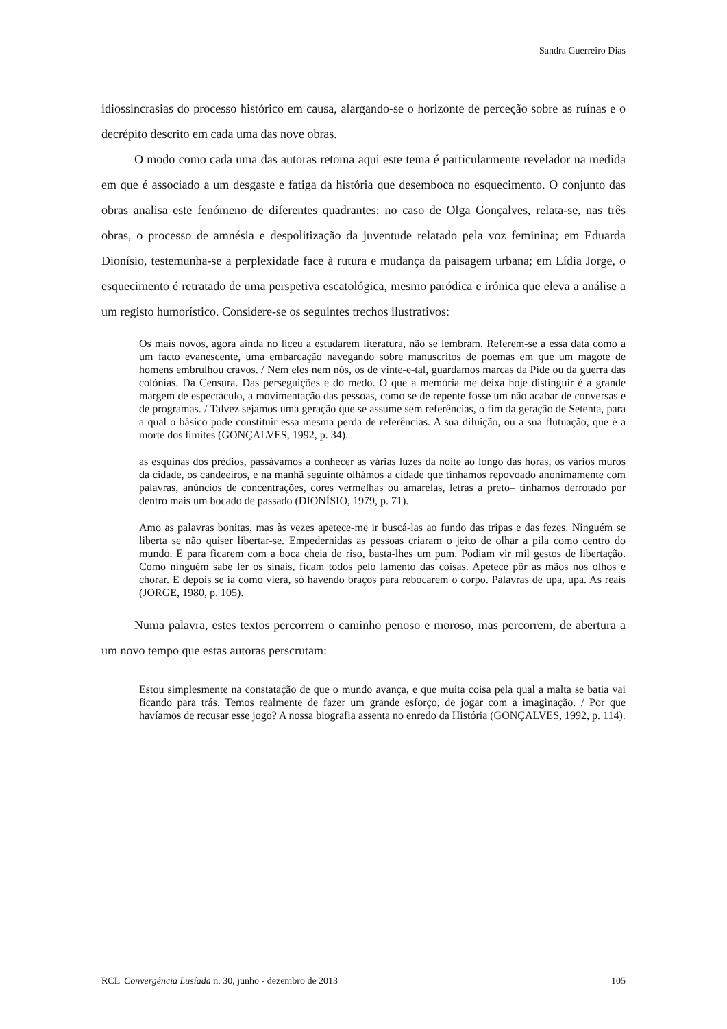Sandra Guerreiro Dias
idiossincrasias do processo histórico em causa, alargando-se o horizonte de perceção sobre as ruínas e o decrépito descrito em cada uma das nove obras.
O modo como cada uma das autoras retoma aqui este tema é particularmente revelador na medida em que é associado a um desgaste e fatiga da história que desemboca no esquecimento. O conjunto das obras analisa este fenómeno de diferentes quadrantes: no caso de Olga Gonçalves, relata-se, nas três obras, o processo de amnésia e despolitização da juventude relatado pela voz feminina; em Eduarda Dionísio, testemunha-se a perplexidade face à rutura e mudança da paisagem urbana; em Lídia Jorge, o esquecimento é retratado de uma perspetiva escatológica, mesmo paródica e irónica que eleva a análise a um registo humorístico. Considere-se os seguintes trechos ilustrativos:
Os mais novos, agora ainda no liceu a estudarem literatura, não se lembram. Referem-se a essa data como a um facto evanescente, uma embarcação navegando sobre manuscritos de poemas em que um magote de homens embrulhou cravos. / Nem eles nem nós, os de vinte-e-tal, guardamos marcas da Pide ou da guerra das colónias. Da Censura. Das perseguições e do medo. O que a memória me deixa hoje distinguir é a grande margem de espectáculo, a movimentação das pessoas, como se de repente fosse um não acabar de conversas e de programas. / Talvez sejamos uma geração que se assume sem referências, o fim da geração de Setenta, para a qual o básico pode constituir essa mesma perda de referências. A sua diluição, ou a sua flutuação, que é a morte dos limites (GONÇALVES, 1992, p. 34).
as esquinas dos prédios, passávamos a conhecer as várias luzes da noite ao longo das horas, os vários muros da cidade, os candeeiros, e na manhã seguinte olhámos a cidade que tínhamos repovoado anonimamente com palavras, anúncios de concentrações, cores vermelhas ou amarelas, letras a preto– tínhamos derrotado por dentro mais um bocado de passado (DIONÍSIO, 1979, p. 71).
Amo as palavras bonitas, mas às vezes apetece-me ir buscá-las ao fundo das tripas e das fezes. Ninguém se liberta se não quiser libertar-se. Empedernidas as pessoas criaram o jeito de olhar a pila como centro do mundo. E para ficarem com a boca cheia de riso, basta-lhes um pum. Podiam vir mil gestos de libertação. Como ninguém sabe ler os sinais, ficam todos pelo lamento das coisas. Apetece pôr as mãos nos olhos e chorar. E depois se ia como viera, só havendo braços para rebocarem o corpo. Palavras de upa, upa. As reais (JORGE, 1980, p. 105).
Numa palavra, estes textos percorrem o caminho penoso e moroso, mas percorrem, de abertura a um novo tempo que estas autoras perscrutam:
Estou simplesmente na constatação de que o mundo avança, e que muita coisa pela qual a malta se batia vai ficando para trás. Temos realmente de fazer um grande esforço, de jogar com a imaginação. / Por que havíamos de recusar esse jogo? A nossa biografia assenta no enredo da História (GONÇALVES, 1992, p. 114).
RCL |Convergência Lusíada n. 30, junho - dezembro de 2013 105